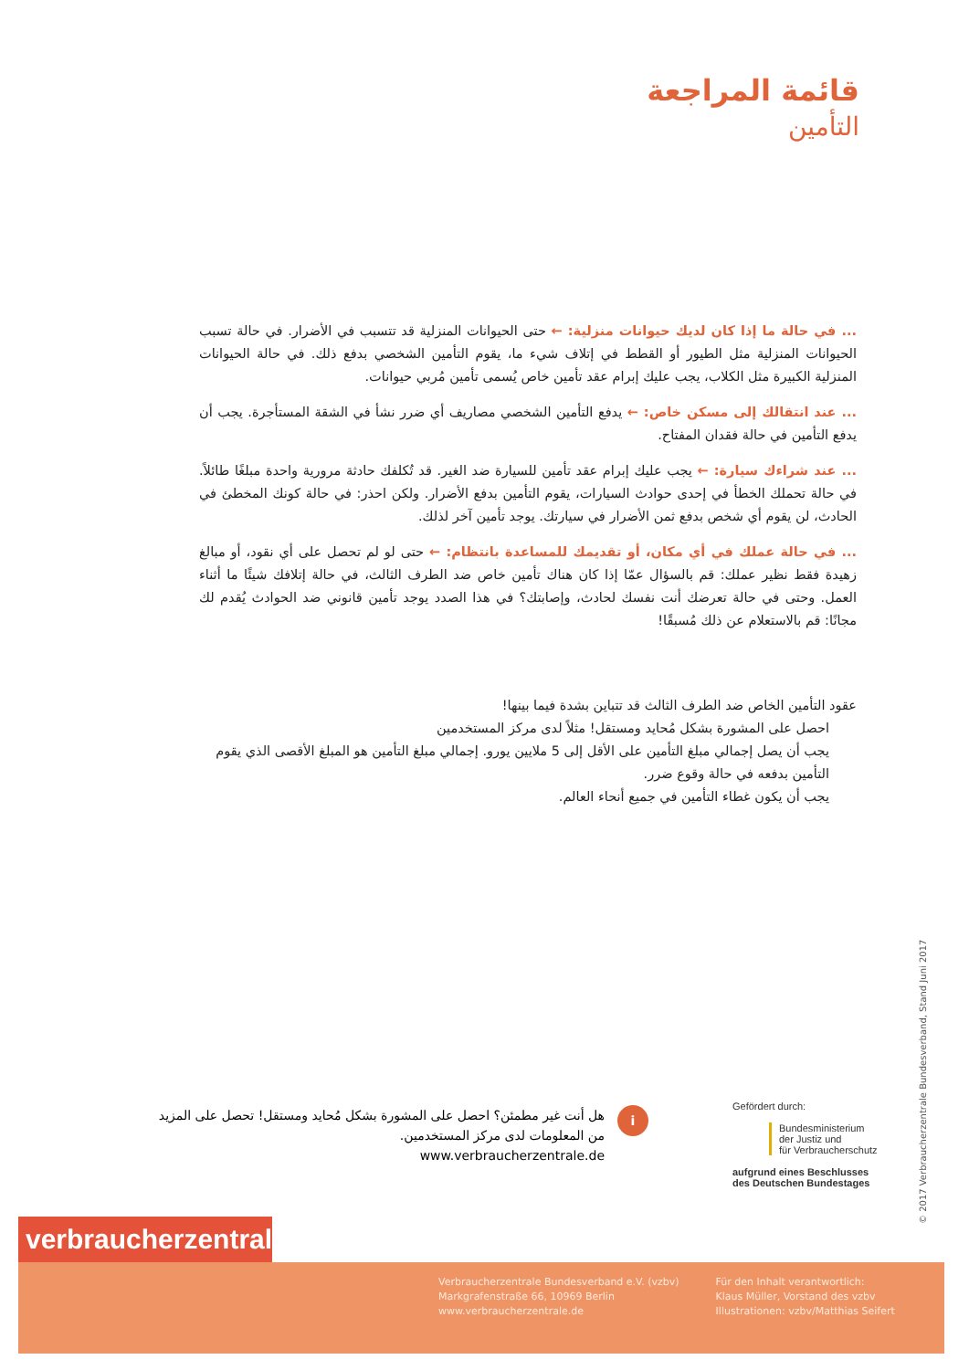قائمة المراجعة
التأمين
... في حالة ما إذا كان لديك حيوانات منزلية: ← حتى الحيوانات المنزلية قد تتسبب في الأضرار. في حالة تسبب الحيوانات المنزلية مثل الطيور أو القطط في إتلاف شيء ما، يقوم التأمين الشخصي بدفع ذلك. في حالة الحيوانات المنزلية الكبيرة مثل الكلاب، يجب عليك إبرام عقد تأمين خاص يُسمى تأمين مُربي حيوانات.
... عند انتقالك إلى مسكن خاص: ← يدفع التأمين الشخصي مصاريف أي ضرر نشأ في الشقة المستأجرة. يجب أن يدفع التأمين في حالة فقدان المفتاح.
... عند شراءك سيارة: ← يجب عليك إبرام عقد تأمين للسيارة ضد الغير. قد تُكلفك حادثة مرورية واحدة مبلغًا طائلاً. في حالة تحملك الخطأ في إحدى حوادث السيارات، يقوم التأمين بدفع الأضرار. ولكن احذر: في حالة كونك المخطئ في الحادث، لن يقوم أي شخص بدفع ثمن الأضرار في سيارتك. يوجد تأمين آخر لذلك.
... في حالة عملك في أي مكان، أو تقديمك للمساعدة بانتظام: ← حتى لو لم تحصل على أي نقود، أو مبالغ زهيدة فقط نظير عملك: قم بالسؤال عمّا إذا كان هناك تأمين خاص ضد الطرف الثالث، في حالة إتلافك شيئًا ما أثناء العمل. وحتى في حالة تعرضك أنت نفسك لحادث، وإصابتك؟ في هذا الصدد يوجد تأمين قانوني ضد الحوادث يُقدم لك مجانًا: قم بالاستعلام عن ذلك مُسبقًا!
عقود التأمين الخاص ضد الطرف الثالث قد تتباين بشدة فيما بينها!
احصل على المشورة بشكل مُحايد ومستقل! مثلاً لدى مركز المستخدمين
يجب أن يصل إجمالي مبلغ التأمين على الأقل إلى 5 ملايين يورو. إجمالي مبلغ التأمين هو المبلغ الأقصى الذي يقوم التأمين بدفعه في حالة وقوع ضرر.
يجب أن يكون غطاء التأمين في جميع أنحاء العالم.
i
هل أنت غير مطمئن؟ احصل على المشورة بشكل مُحايد ومستقل! تحصل على المزيد من المعلومات لدى مركز المستخدمين.
www.verbraucherzentrale.de
Gefördert durch:
Bundesministerium
der Justiz und
für Verbraucherschutz
aufgrund eines Beschlusses
des Deutschen Bundestages
verbraucherzentrale
Verbraucherzentrale Bundesverband e.V. (vzbv)
Markgrafenstraße 66, 10969 Berlin
www.verbraucherzentrale.de
Für den Inhalt verantwortlich:
Klaus Müller, Vorstand des vzbv
Illustrationen: vzbv/Matthias Seifert
© 2017 Verbraucherzentrale Bundesverband, Stand Juni 2017